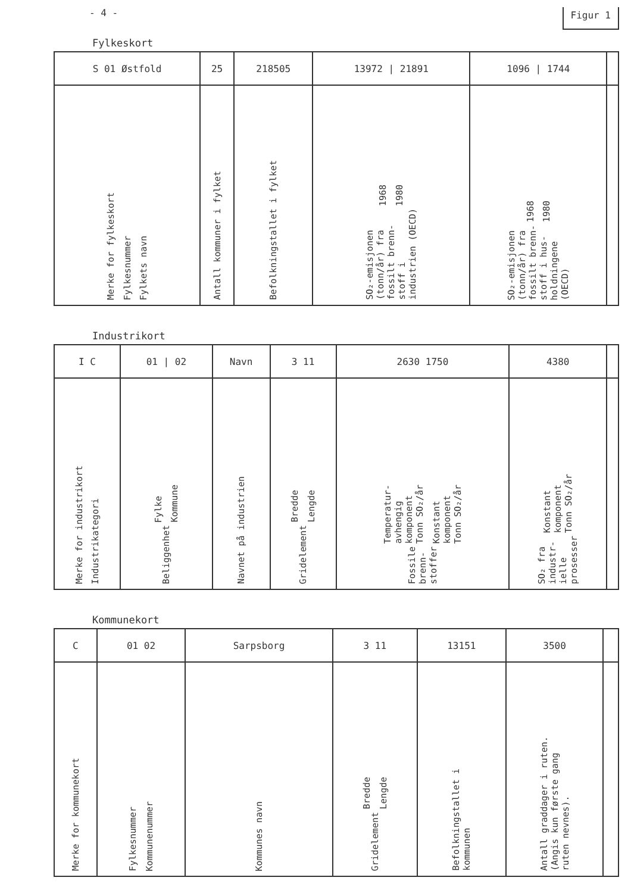- 4 - Figur 1
Fylkeskort
| S 01 Østfold | 25 | 218505 | 13972 / 21891 | 1096 / 1744 | |
| Merke for fylkeskort Fylkesnummer Fylkets navn | Antall kommuner i fylket | Befolkningstallet i fylket | 1968 1980 SO₂-emisjonen (tonn/år) fra fossilt brenn- stoff i industrien (OECD) | 1968 1980 SO₂-emisjonen (tonn/år) fra fossilt brenn- stoff i hus- holdningene (OECD) | |
Industrikort
| I C | 01 / 02 | Navn | 3 11 | 2630 1750 | 4380 | |
| Merke for industrikort Industrikategori | Fylke Kommune Beliggenhet | Navnet på industrien | Bredde Lengde Gridelement | Temperatur- avhengig komponent Tonn SO₂/år Konstant komponent Tonn SO₂/år Fossile brenn- stoffer | Konstant komponent Tonn SO₂/år SO₂ fra industr- ielle prosesser | |
Kommunekort
| C | 01 02 | Sarpsborg | 3 11 | 13151 | 3500 | |
| Merke for kommunekort | Fylkesnummer Kommunenummer | Kommunes navn | Bredde Lengde Gridelement | Befolkningstallet i kommunen | Antall graddager i ruten. (Angis kun første gang ruten nevnes). | |